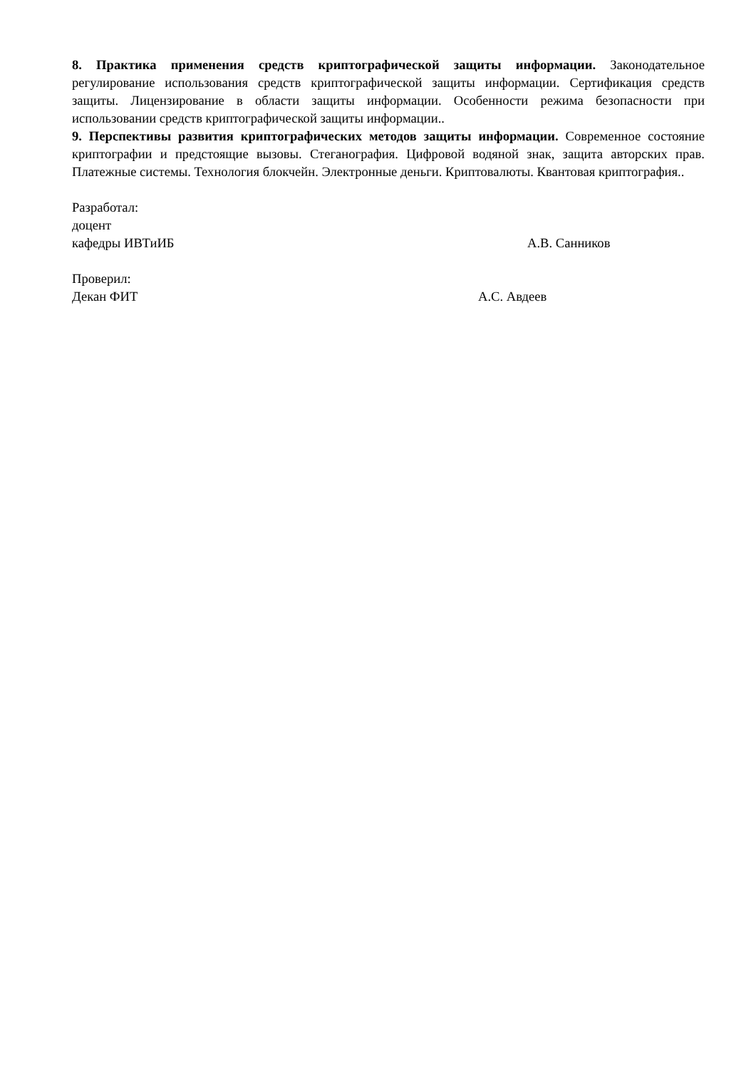8. Практика применения средств криптографической защиты информации. Законодательное регулирование использования средств криптографической защиты информации. Сертификация средств защиты. Лицензирование в области защиты информации. Особенности режима безопасности при использовании средств криптографической защиты информации..
9. Перспективы развития криптографических методов защиты информации. Современное состояние криптографии и предстоящие вызовы. Стеганография. Цифровой водяной знак, защита авторских прав. Платежные системы. Технология блокчейн. Электронные деньги. Криптовалюты. Квантовая криптография..
Разработал:
доцент
кафедры ИВТиИБ А.В. Санников
Проверил:
Декан ФИТ А.С. Авдеев